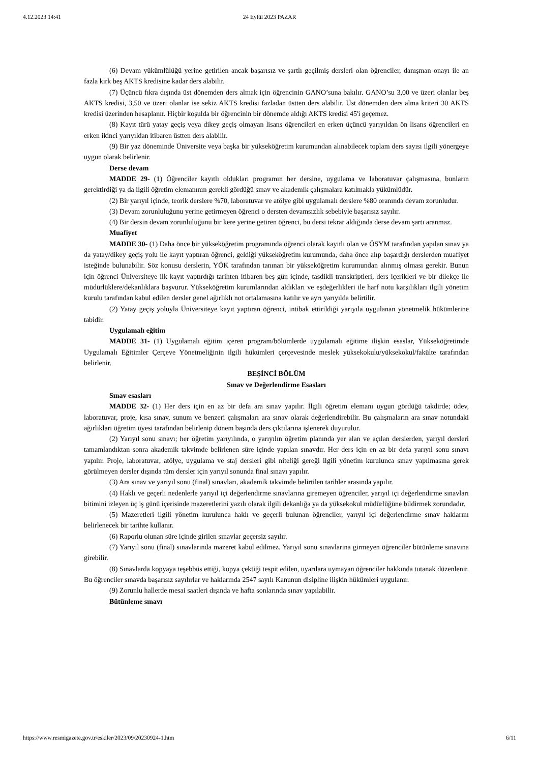4.12.2023 14:41 24 Eylül 2023 PAZAR
(6) Devam yükümlülüğü yerine getirilen ancak başarısız ve şartlı geçilmiş dersleri olan öğrenciler, danışman onayı ile an fazla kırk beş AKTS kredisine kadar ders alabilir.
(7) Üçüncü fıkra dışında üst dönemden ders almak için öğrencinin GANO’suna bakılır. GANO’su 3,00 ve üzeri olanlar beş AKTS kredisi, 3,50 ve üzeri olanlar ise sekiz AKTS kredisi fazladan üstten ders alabilir. Üst dönemden ders alma kriteri 30 AKTS kredisi üzerinden hesaplanır. Hiçbir koşulda bir öğrencinin bir dönemde aldığı AKTS kredisi 45'i geçemez.
(8) Kayıt türü yatay geçiş veya dikey geçiş olmayan lisans öğrencileri en erken üçüncü yarıyıldan ön lisans öğrencileri en erken ikinci yarıyıldan itibaren üstten ders alabilir.
(9) Bir yaz döneminde Üniversite veya başka bir yükseköğretim kurumundan alınabilecek toplam ders sayısı ilgili yönergeye uygun olarak belirlenir.
Derse devam
MADDE 29- (1) Öğrenciler kayıtlı oldukları programın her dersine, uygulama ve laboratuvar çalışmasına, bunların gerektirdiği ya da ilgili öğretim elemanının gerekli gördüğü sınav ve akademik çalışmalara katılmakla yükümlüdür.
(2) Bir yarıyıl içinde, teorik derslere %70, laboratuvar ve atölye gibi uygulamalı derslere %80 oranında devam zorunludur.
(3) Devam zorunluluğunu yerine getirmeyen öğrenci o dersten devamsızlık sebebiyle başarısız sayılır.
(4) Bir dersin devam zorunluluğunu bir kere yerine getiren öğrenci, bu dersi tekrar aldığında derse devam şartı aranmaz.
Muafiyet
MADDE 30- (1) Daha önce bir yükseköğretim programında öğrenci olarak kayıtlı olan ve ÖSYM tarafından yapılan sınav ya da yatay/dikey geçiş yolu ile kayıt yaptıran öğrenci, geldiği yükseköğretim kurumunda, daha önce alıp başardığı derslerden muafiyet isteğinde bulunabilir. Söz konusu derslerin, YÖK tarafından tanınan bir yükseköğretim kurumundan alınmış olması gerekir. Bunun için öğrenci Üniversiteye ilk kayıt yaptırdığı tarihten itibaren beş gün içinde, tasdikli transkriptleri, ders içerikleri ve bir dilekçe ile müdürlüklere/dekanlıklara başvurur. Yükseköğretim kurumlarından aldıkları ve eşdeğerlikleri ile harf notu karşılıkları ilgili yönetim kurulu tarafından kabul edilen dersler genel ağırlıklı not ortalamasına katılır ve ayrı yarıyılda belirtilir.
(2) Yatay geçiş yoluyla Üniversiteye kayıt yaptıran öğrenci, intibak ettirildiği yarıyıla uygulanan yönetmelik hükümlerine tabidir.
Uygulamalı eğitim
MADDE 31- (1) Uygulamalı eğitim içeren program/bölümlerde uygulamalı eğitime ilişkin esaslar, Yükseköğretimde Uygulamalı Eğitimler Çerçeve Yönetmeliğinin ilgili hükümleri çerçevesinde meslek yüksekokulu/yüksekokul/fakülte tarafından belirlenir.
BEŞİNCİ BÖLÜM
Sınav ve Değerlendirme Esasları
Sınav esasları
MADDE 32- (1) Her ders için en az bir defa ara sınav yapılır. İlgili öğretim elemanı uygun gördüğü takdirde; ödev, laboratuvar, proje, kısa sınav, sunum ve benzeri çalışmaları ara sınav olarak değerlendirebilir. Bu çalışmaların ara sınav notundaki ağırlıkları öğretim üyesi tarafından belirlenip dönem başında ders çıktılarına işlenerek duyurulur.
(2) Yarıyıl sonu sınavı; her öğretim yarıyılında, o yarıyılın öğretim planında yer alan ve açılan derslerden, yarıyıl dersleri tamamlandıktan sonra akademik takvimde belirlenen süre içinde yapılan sınavdır. Her ders için en az bir defa yarıyıl sonu sınavı yapılır. Proje, laboratuvar, atölye, uygulama ve staj dersleri gibi niteliği gereği ilgili yönetim kurulunca sınav yapılmasına gerek görülmeyen dersler dışında tüm dersler için yarıyıl sonunda final sınavı yapılır.
(3) Ara sınav ve yarıyıl sonu (final) sınavları, akademik takvimde belirtilen tarihler arasında yapılır.
(4) Haklı ve geçerli nedenlerle yarıyıl içi değerlendirme sınavlarına giremeyen öğrenciler, yarıyıl içi değerlendirme sınavları bitimini izleyen üç iş günü içerisinde mazeretlerini yazılı olarak ilgili dekanlığa ya da yüksekokul müdürlüğüne bildirmek zorundadır.
(5) Mazeretleri ilgili yönetim kurulunca haklı ve geçerli bulunan öğrenciler, yarıyıl içi değerlendirme sınav haklarını belirlenecek bir tarihte kullanır.
(6) Raporlu olunan süre içinde girilen sınavlar geçersiz sayılır.
(7) Yarıyıl sonu (final) sınavlarında mazeret kabul edilmez. Yarıyıl sonu sınavlarına girmeyen öğrenciler bütünleme sınavına girebilir.
(8) Sınavlarda kopyaya teşebbüs ettiği, kopya çektiği tespit edilen, uyarılara uymayan öğrenciler hakkında tutanak düzenlenir. Bu öğrenciler sınavda başarısız sayılırlar ve haklarında 2547 sayılı Kanunun disipline ilişkin hükümleri uygulanır.
(9) Zorunlu hallerde mesai saatleri dışında ve hafta sonlarında sınav yapılabilir.
Bütünleme sınavı
https://www.resmigazete.gov.tr/eskiler/2023/09/20230924-1.htm 6/11